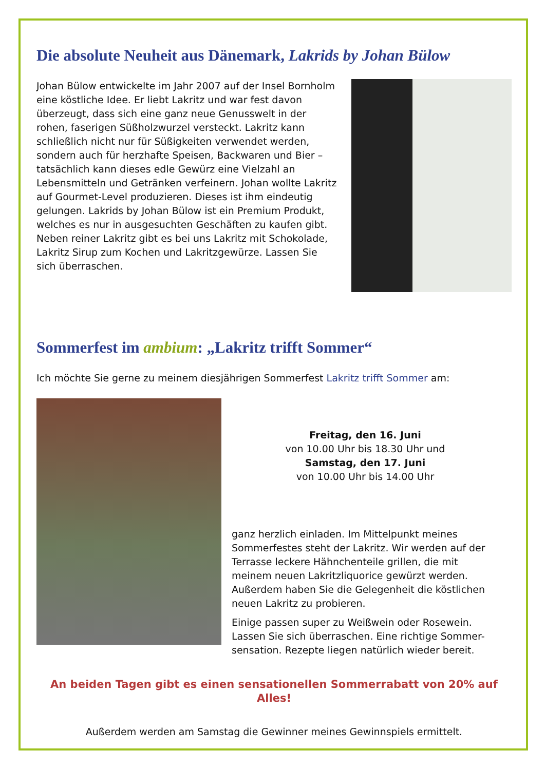Die absolute Neuheit aus Dänemark, Lakrids by Johan Bülow
Johan Bülow entwickelte im Jahr 2007 auf der Insel Bornholm eine köstliche Idee. Er liebt Lakritz und war fest davon überzeugt, dass sich eine ganz neue Genusswelt in der rohen, faserigen Süßholzwurzel versteckt. Lakritz kann schließlich nicht nur für Süßigkeiten verwendet werden, sondern auch für herzhafte Speisen, Backwaren und Bier – tatsächlich kann dieses edle Gewürz eine Vielzahl an Lebensmitteln und Getränken verfeinern. Johan wollte Lakritz auf Gourmet-Level produzieren. Dieses ist ihm eindeutig gelungen. Lakrids by Johan Bülow ist ein Premium Produkt, welches es nur in ausgesuchten Geschäften zu kaufen gibt. Neben reiner Lakritz gibt es bei uns Lakritz mit Schokolade, Lakritz Sirup zum Kochen und Lakritzgewürze. Lassen Sie sich überraschen.
Sommerfest im ambium: „Lakritz trifft Sommer“
Ich möchte Sie gerne zu meinem diesjährigen Sommerfest Lakritz trifft Sommer am:
Freitag, den 16. Juni
von 10.00 Uhr bis 18.30 Uhr und
Samstag, den 17. Juni
von 10.00 Uhr bis 14.00 Uhr
ganz herzlich einladen. Im Mittelpunkt meines Sommerfestes steht der Lakritz. Wir werden auf der Terrasse leckere Hähnchenteile grillen, die mit meinem neuen Lakritzliquorice gewürzt werden. Außerdem haben Sie die Gelegenheit die köstlichen neuen Lakritz zu probieren.
Einige passen super zu Weißwein oder Rosewein. Lassen Sie sich überraschen. Eine richtige Sommer-sensation. Rezepte liegen natürlich wieder bereit.
An beiden Tagen gibt es einen sensationellen Sommerrabatt von 20% auf Alles!
Außerdem werden am Samstag die Gewinner meines Gewinnspiels ermittelt.